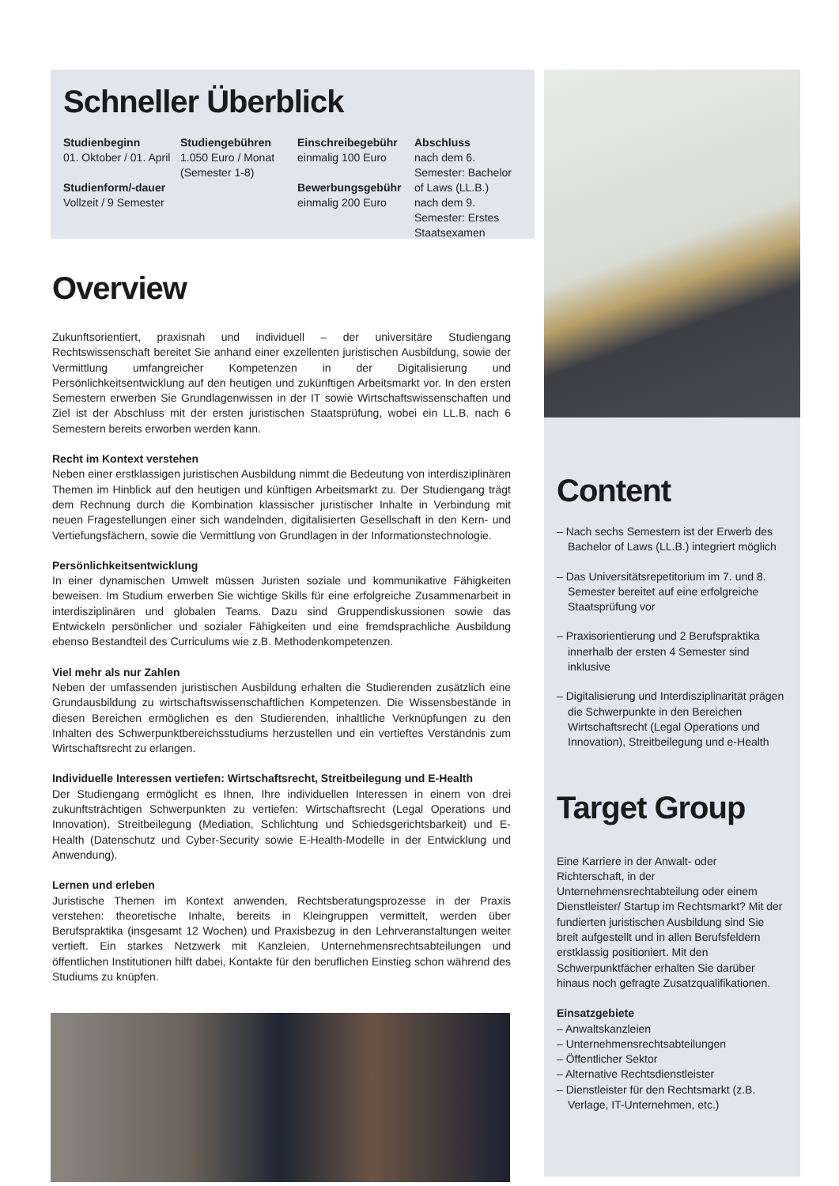Schneller Überblick
Studienbeginn
01. Oktober / 01. April
Studienform/-dauer
Vollzeit / 9 Semester
Studiengebühren
1.050 Euro / Monat
(Semester 1-8)
Einschreibegebühr
einmalig 100 Euro
Bewerbungsgebühr
einmalig 200 Euro
Abschluss
nach dem 6. Semester: Bachelor of Laws (LL.B.)
nach dem 9. Semester: Erstes Staatsexamen
Overview
Zukunftsorientiert, praxisnah und individuell – der universitäre Studiengang Rechtswissenschaft bereitet Sie anhand einer exzellenten juristischen Ausbildung, sowie der Vermittlung umfangreicher Kompetenzen in der Digitalisierung und Persönlichkeitsentwicklung auf den heutigen und zukünftigen Arbeitsmarkt vor. In den ersten Semestern erwerben Sie Grundlagenwissen in der IT sowie Wirtschaftswissenschaften und Ziel ist der Abschluss mit der ersten juristischen Staatsprüfung, wobei ein LL.B. nach 6 Semestern bereits erworben werden kann.
Recht im Kontext verstehen
Neben einer erstklassigen juristischen Ausbildung nimmt die Bedeutung von interdisziplinären Themen im Hinblick auf den heutigen und künftigen Arbeitsmarkt zu. Der Studiengang trägt dem Rechnung durch die Kombination klassischer juristischer Inhalte in Verbindung mit neuen Fragestellungen einer sich wandelnden, digitalisierten Gesellschaft in den Kern- und Vertiefungsfächern, sowie die Vermittlung von Grundlagen in der Informationstechnologie.
Persönlichkeitsentwicklung
In einer dynamischen Umwelt müssen Juristen soziale und kommunikative Fähigkeiten beweisen. Im Studium erwerben Sie wichtige Skills für eine erfolgreiche Zusammenarbeit in interdisziplinären und globalen Teams. Dazu sind Gruppendiskussionen sowie das Entwickeln persönlicher und sozialer Fähigkeiten und eine fremdsprachliche Ausbildung ebenso Bestandteil des Curriculums wie z.B. Methodenkompetenzen.
Viel mehr als nur Zahlen
Neben der umfassenden juristischen Ausbildung erhalten die Studierenden zusätzlich eine Grundausbildung zu wirtschaftswissenschaftlichen Kompetenzen. Die Wissensbestände in diesen Bereichen ermöglichen es den Studierenden, inhaltliche Verknüpfungen zu den Inhalten des Schwerpunktbereichsstudiums herzustellen und ein vertieftes Verständnis zum Wirtschaftsrecht zu erlangen.
Individuelle Interessen vertiefen: Wirtschaftsrecht, Streitbeilegung und E-Health
Der Studiengang ermöglicht es Ihnen, Ihre individuellen Interessen in einem von drei zukunftsträchtigen Schwerpunkten zu vertiefen: Wirtschaftsrecht (Legal Operations und Innovation), Streitbeilegung (Mediation, Schlichtung und Schiedsgerichtsbarkeit) und E-Health (Datenschutz und Cyber-Security sowie E-Health-Modelle in der Entwicklung und Anwendung).
Lernen und erleben
Juristische Themen im Kontext anwenden, Rechtsberatungsprozesse in der Praxis verstehen: theoretische Inhalte, bereits in Kleingruppen vermittelt, werden über Berufspraktika (insgesamt 12 Wochen) und Praxisbezug in den Lehrveranstaltungen weiter vertieft. Ein starkes Netzwerk mit Kanzleien, Unternehmensrechtsabteilungen und öffentlichen Institutionen hilft dabei, Kontakte für den beruflichen Einstieg schon während des Studiums zu knüpfen.
Content
– Nach sechs Semestern ist der Erwerb des Bachelor of Laws (LL.B.) integriert möglich
– Das Universitätsrepetitorium im 7. und 8. Semester bereitet auf eine erfolgreiche Staatsprüfung vor
– Praxisorientierung und 2 Berufspraktika innerhalb der ersten 4 Semester sind inklusive
– Digitalisierung und Interdisziplinarität prägen die Schwerpunkte in den Bereichen Wirtschaftsrecht (Legal Operations und Innovation), Streitbeilegung und e-Health
Target Group
Eine Karriere in der Anwalt- oder Richterschaft, in der Unternehmensrechtabteilung oder einem Dienstleister/ Startup im Rechtsmarkt? Mit der fundierten juristischen Ausbildung sind Sie breit aufgestellt und in allen Berufsfeldern erstklassig positioniert. Mit den Schwerpunktfächer erhalten Sie darüber hinaus noch gefragte Zusatzqualifikationen.
Einsatzgebiete
– Anwaltskanzleien
– Unternehmensrechtsabteilungen
– Öffentlicher Sektor
– Alternative Rechtsdienstleister
– Dienstleister für den Rechtsmarkt (z.B. Verlage, IT-Unternehmen, etc.)